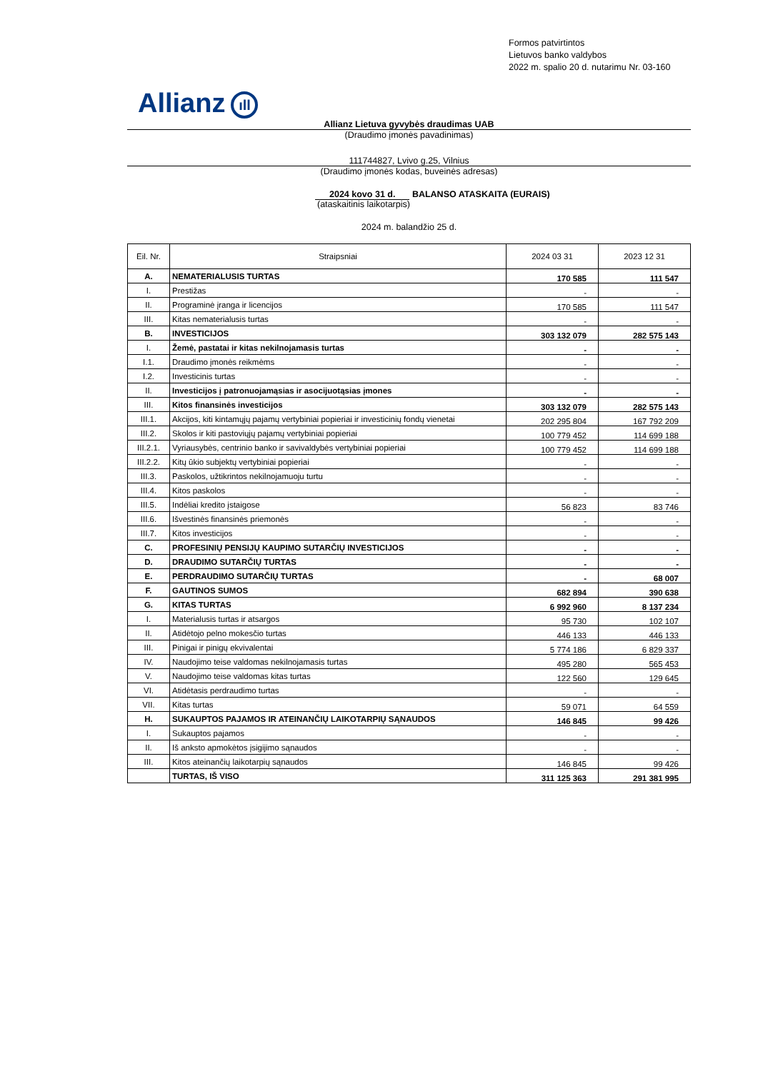Formos patvirtintos
Lietuvos banko valdybos
2022 m. spalio 20 d. nutarimu Nr. 03-160
Allianz ıll
Allianz Lietuva gyvybės draudimas UAB
(Draudimo įmonės pavadinimas)
111744827, Lvivo g.25, Vilnius
(Draudimo įmonės kodas, buveinės adresas)
2024 kovo 31 d. BALANSO ATASKAITA (EURAIS)
(ataskaitinis laikotarpis)
2024 m. balandžio 25 d.
| Eil. Nr. | Straipsniai | 2024 03 31 | 2023 12 31 |
| --- | --- | --- | --- |
| A. | NEMATERIALUSIS TURTAS | 170 585 | 111 547 |
| I. | Prestižas | - | - |
| II. | Programinė įranga ir licencijos | 170 585 | 111 547 |
| III. | Kitas nematerialusis turtas | - | - |
| B. | INVESTICIJOS | 303 132 079 | 282 575 143 |
| I. | Žemė, pastatai ir kitas nekilnojamasis turtas | - | - |
| I.1. | Draudimo įmonės reikmėms | - | - |
| I.2. | Investicinis turtas | - | - |
| II. | Investicijos į patronuojamąsias ir asocijuotąsias įmones | - | - |
| III. | Kitos finansinės investicijos | 303 132 079 | 282 575 143 |
| III.1. | Akcijos, kiti kintamųjų pajamų vertybiniai popieriai ir investicinių fondų vienetai | 202 295 804 | 167 792 209 |
| III.2. | Skolos ir kiti pastoviųjų pajamų vertybiniai popieriai | 100 779 452 | 114 699 188 |
| III.2.1. | Vyriausybės, centrinio banko ir savivaldybės vertybiniai popieriai | 100 779 452 | 114 699 188 |
| III.2.2. | Kitų ūkio subjektų vertybiniai popieriai | - | - |
| III.3. | Paskolos, užtikrintos nekilnojamuoju turtu | - | - |
| III.4. | Kitos paskolos | - | - |
| III.5. | Indėliai kredito įstaigose | 56 823 | 83 746 |
| III.6. | Išvestinės finansinės priemonės | - | - |
| III.7. | Kitos investicijos | - | - |
| C. | PROFESINIŲ PENSIJŲ KAUPIMO SUTARČIŲ INVESTICIJOS | - | - |
| D. | DRAUDIMO SUTARČIŲ TURTAS | - | - |
| E. | PERDRAUDIMO SUTARČIŲ TURTAS | - | 68 007 |
| F. | GAUTINOS SUMOS | 682 894 | 390 638 |
| G. | KITAS TURTAS | 6 992 960 | 8 137 234 |
| I. | Materialusis turtas ir atsargos | 95 730 | 102 107 |
| II. | Atidėtojo pelno mokesčio turtas | 446 133 | 446 133 |
| III. | Pinigai ir pinigų ekvivalentai | 5 774 186 | 6 829 337 |
| IV. | Naudojimo teise valdomas nekilnojamasis turtas | 495 280 | 565 453 |
| V. | Naudojimo teise valdomas kitas turtas | 122 560 | 129 645 |
| VI. | Atidėtasis perdraudimo turtas | - | - |
| VII. | Kitas turtas | 59 071 | 64 559 |
| H. | SUKAUPTOS PAJAMOS IR ATEINANČIŲ LAIKOTARPIŲ SĄNAUDOS | 146 845 | 99 426 |
| I. | Sukauptos pajamos | - | - |
| II. | Iš anksto apmokėtos įsigijimo sąnaudos | - | - |
| III. | Kitos ateinančių laikotarpių sąnaudos | 146 845 | 99 426 |
| | TURTAS, IŠ VISO | 311 125 363 | 291 381 995 |